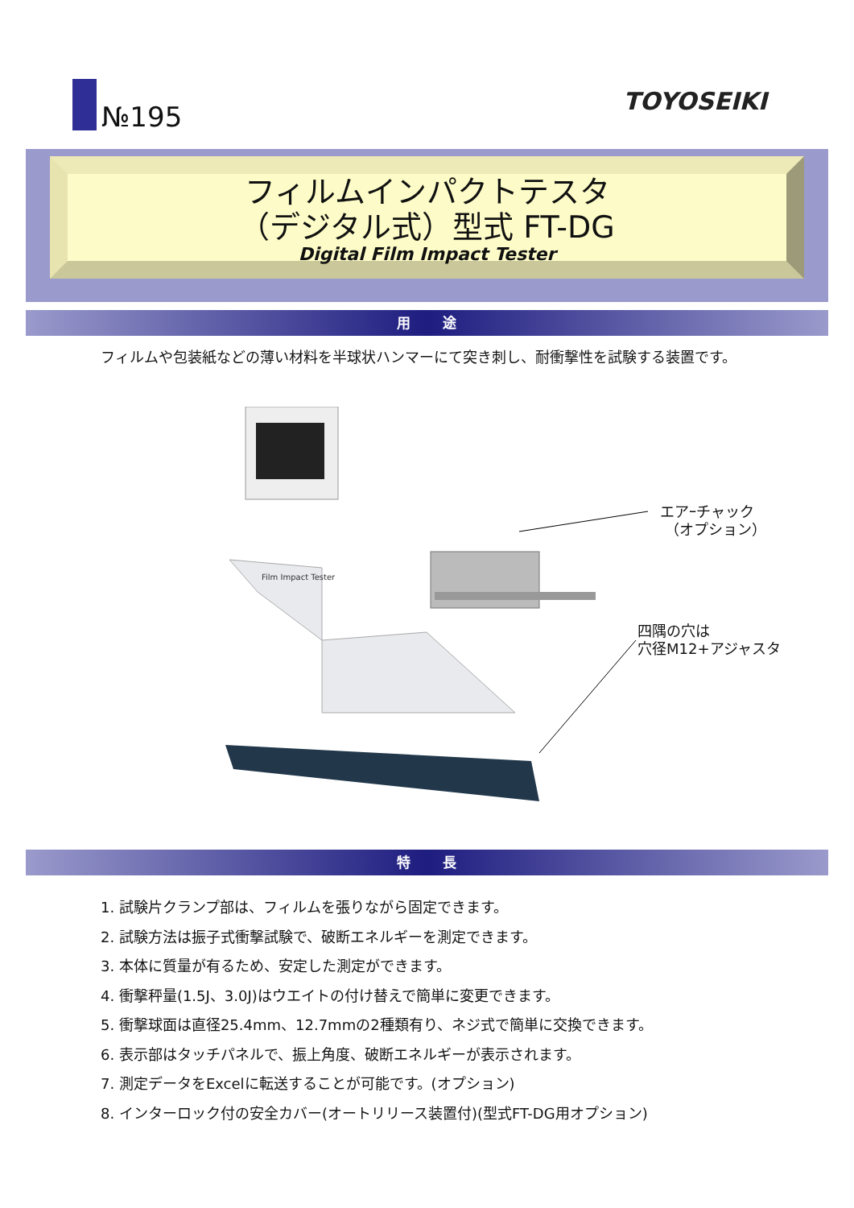№195
TOYOSEIKI
フィルムインパクトテスタ
（デジタル式）型式 FT-DG
Digital Film Impact Tester
用　　途
フィルムや包装紙などの薄い材料を半球状ハンマーにて突き刺し、耐衝撃性を試験する装置です。
Film Impact Tester
エアｰチャック
（オプション）
四隅の穴は
穴径M12+アジャスタ
特　　長
1. 試験片クランプ部は、フィルムを張りながら固定できます。
2. 試験方法は振子式衝撃試験で、破断エネルギーを測定できます。
3. 本体に質量が有るため、安定した測定ができます。
4. 衝撃秤量(1.5J、3.0J)はウエイトの付け替えで簡単に変更できます。
5. 衝撃球面は直径25.4mm、12.7mmの2種類有り、ネジ式で簡単に交換できます。
6. 表示部はタッチパネルで、振上角度、破断エネルギーが表示されます。
7. 測定データをExcelに転送することが可能です。(オプション)
8. インターロック付の安全カバー(オートリリース装置付)(型式FT-DG用オプション)